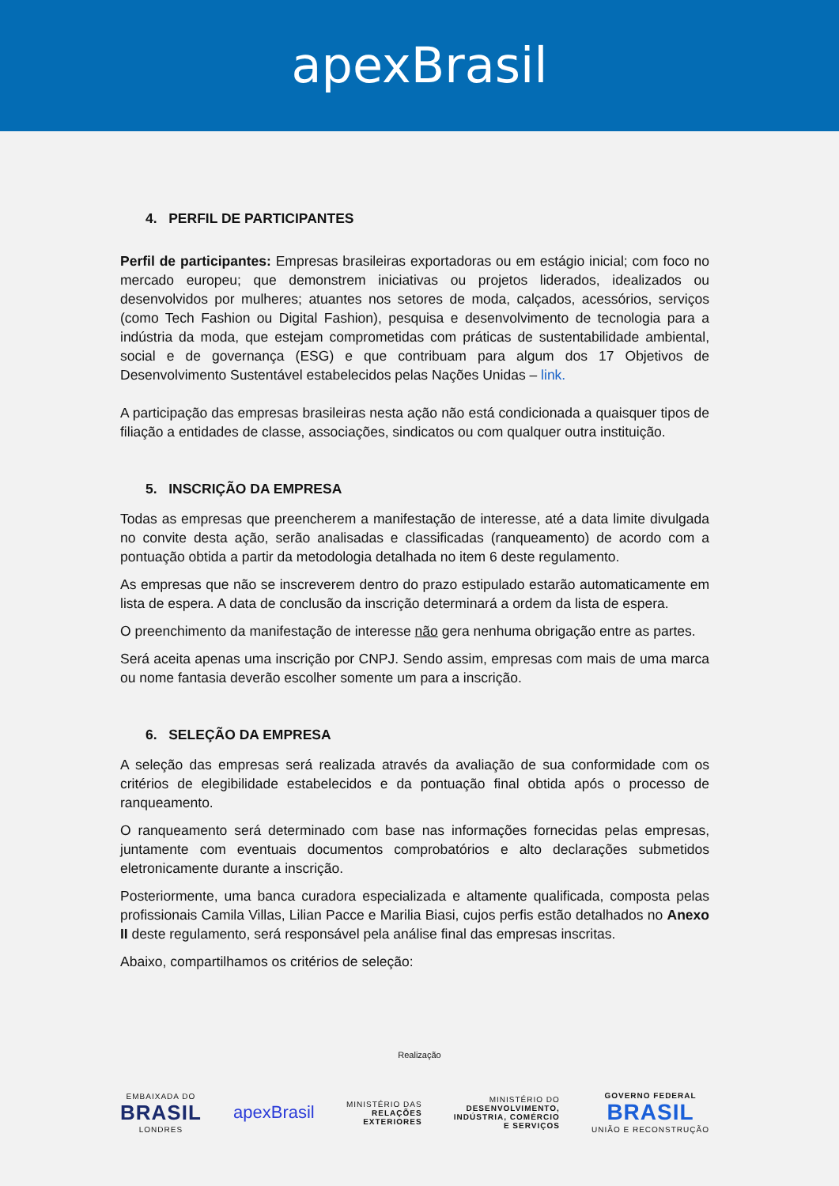apexBrasil
4. PERFIL DE PARTICIPANTES
Perfil de participantes: Empresas brasileiras exportadoras ou em estágio inicial; com foco no mercado europeu; que demonstrem iniciativas ou projetos liderados, idealizados ou desenvolvidos por mulheres; atuantes nos setores de moda, calçados, acessórios, serviços (como Tech Fashion ou Digital Fashion), pesquisa e desenvolvimento de tecnologia para a indústria da moda, que estejam comprometidas com práticas de sustentabilidade ambiental, social e de governança (ESG) e que contribuam para algum dos 17 Objetivos de Desenvolvimento Sustentável estabelecidos pelas Nações Unidas – link.
A participação das empresas brasileiras nesta ação não está condicionada a quaisquer tipos de filiação a entidades de classe, associações, sindicatos ou com qualquer outra instituição.
5. INSCRIÇÃO DA EMPRESA
Todas as empresas que preencherem a manifestação de interesse, até a data limite divulgada no convite desta ação, serão analisadas e classificadas (ranqueamento) de acordo com a pontuação obtida a partir da metodologia detalhada no item 6 deste regulamento.
As empresas que não se inscreverem dentro do prazo estipulado estarão automaticamente em lista de espera. A data de conclusão da inscrição determinará a ordem da lista de espera.
O preenchimento da manifestação de interesse não gera nenhuma obrigação entre as partes.
Será aceita apenas uma inscrição por CNPJ. Sendo assim, empresas com mais de uma marca ou nome fantasia deverão escolher somente um para a inscrição.
6. SELEÇÃO DA EMPRESA
A seleção das empresas será realizada através da avaliação de sua conformidade com os critérios de elegibilidade estabelecidos e da pontuação final obtida após o processo de ranqueamento.
O ranqueamento será determinado com base nas informações fornecidas pelas empresas, juntamente com eventuais documentos comprobatórios e alto declarações submetidos eletronicamente durante a inscrição.
Posteriormente, uma banca curadora especializada e altamente qualificada, composta pelas profissionais Camila Villas, Lilian Pacce e Marilia Biasi, cujos perfis estão detalhados no Anexo II deste regulamento, será responsável pela análise final das empresas inscritas.
Abaixo, compartilhamos os critérios de seleção:
Realização
EMBAIXADA DO
BRASIL
LONDRES
apexBrasil
MINISTÉRIO DAS
RELAÇÕES
EXTERIORES
MINISTÉRIO DO
DESENVOLVIMENTO,
INDÚSTRIA, COMÉRCIO
E SERVIÇOS
GOVERNO FEDERAL
BRASIL
UNIÃO E RECONSTRUÇÃO